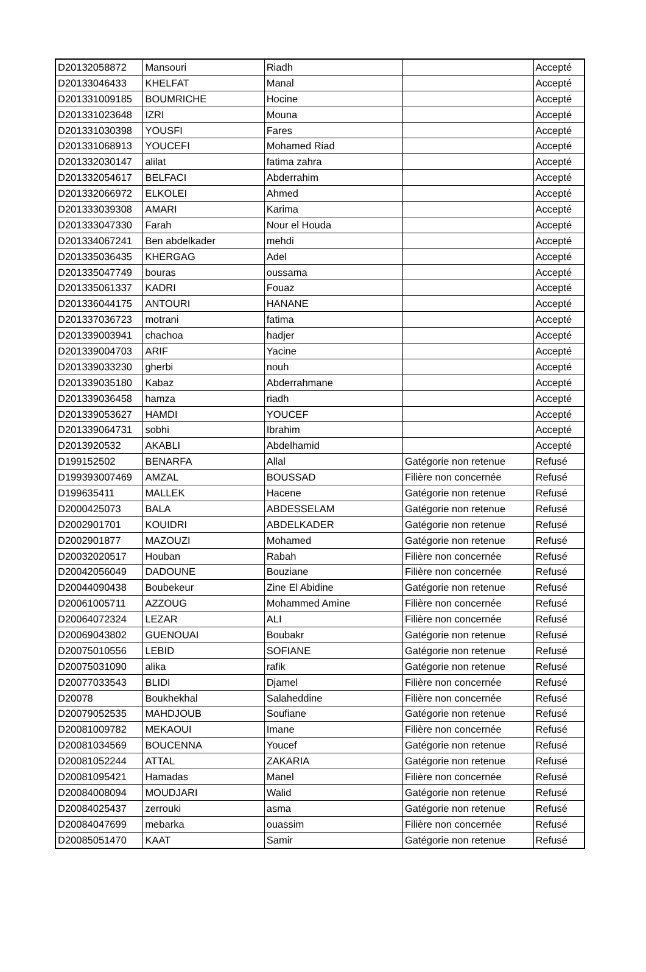| D20132058872 | Mansouri | Riadh | | Accepté |
| D20133046433 | KHELFAT | Manal | | Accepté |
| D201331009185 | BOUMRICHE | Hocine | | Accepté |
| D201331023648 | IZRI | Mouna | | Accepté |
| D201331030398 | YOUSFI | Fares | | Accepté |
| D201331068913 | YOUCEFI | Mohamed Riad | | Accepté |
| D201332030147 | alilat | fatima zahra | | Accepté |
| D201332054617 | BELFACI | Abderrahim | | Accepté |
| D201332066972 | ELKOLEI | Ahmed | | Accepté |
| D201333039308 | AMARI | Karima | | Accepté |
| D201333047330 | Farah | Nour el Houda | | Accepté |
| D201334067241 | Ben abdelkader | mehdi | | Accepté |
| D201335036435 | KHERGAG | Adel | | Accepté |
| D201335047749 | bouras | oussama | | Accepté |
| D201335061337 | KADRI | Fouaz | | Accepté |
| D201336044175 | ANTOURI | HANANE | | Accepté |
| D201337036723 | motrani | fatima | | Accepté |
| D201339003941 | chachoa | hadjer | | Accepté |
| D201339004703 | ARIF | Yacine | | Accepté |
| D201339033230 | gherbi | nouh | | Accepté |
| D201339035180 | Kabaz | Abderrahmane | | Accepté |
| D201339036458 | hamza | riadh | | Accepté |
| D201339053627 | HAMDI | YOUCEF | | Accepté |
| D201339064731 | sobhi | Ibrahim | | Accepté |
| D2013920532 | AKABLI | Abdelhamid | | Accepté |
| D199152502 | BENARFA | Allal | Gatégorie non retenue | Refusé |
| D199393007469 | AMZAL | BOUSSAD | Filière non concernée | Refusé |
| D199635411 | MALLEK | Hacene | Gatégorie non retenue | Refusé |
| D2000425073 | BALA | ABDESSELAM | Gatégorie non retenue | Refusé |
| D2002901701 | KOUIDRI | ABDELKADER | Gatégorie non retenue | Refusé |
| D2002901877 | MAZOUZI | Mohamed | Gatégorie non retenue | Refusé |
| D20032020517 | Houban | Rabah | Filière non concernée | Refusé |
| D20042056049 | DADOUNE | Bouziane | Filière non concernée | Refusé |
| D20044090438 | Boubekeur | Zine El Abidine | Gatégorie non retenue | Refusé |
| D20061005711 | AZZOUG | Mohammed Amine | Filière non concernée | Refusé |
| D20064072324 | LEZAR | ALI | Filière non concernée | Refusé |
| D20069043802 | GUENOUAI | Boubakr | Gatégorie non retenue | Refusé |
| D20075010556 | LEBID | SOFIANE | Gatégorie non retenue | Refusé |
| D20075031090 | alika | rafik | Gatégorie non retenue | Refusé |
| D20077033543 | BLIDI | Djamel | Filière non concernée | Refusé |
| D20078 | Boukhekhal | Salaheddine | Filière non concernée | Refusé |
| D20079052535 | MAHDJOUB | Soufiane | Gatégorie non retenue | Refusé |
| D20081009782 | MEKAOUI | Imane | Filière non concernée | Refusé |
| D20081034569 | BOUCENNA | Youcef | Gatégorie non retenue | Refusé |
| D20081052244 | ATTAL | ZAKARIA | Gatégorie non retenue | Refusé |
| D20081095421 | Hamadas | Manel | Filière non concernée | Refusé |
| D20084008094 | MOUDJARI | Walid | Gatégorie non retenue | Refusé |
| D20084025437 | zerrouki | asma | Gatégorie non retenue | Refusé |
| D20084047699 | mebarka | ouassim | Filière non concernée | Refusé |
| D20085051470 | KAAT | Samir | Gatégorie non retenue | Refusé |